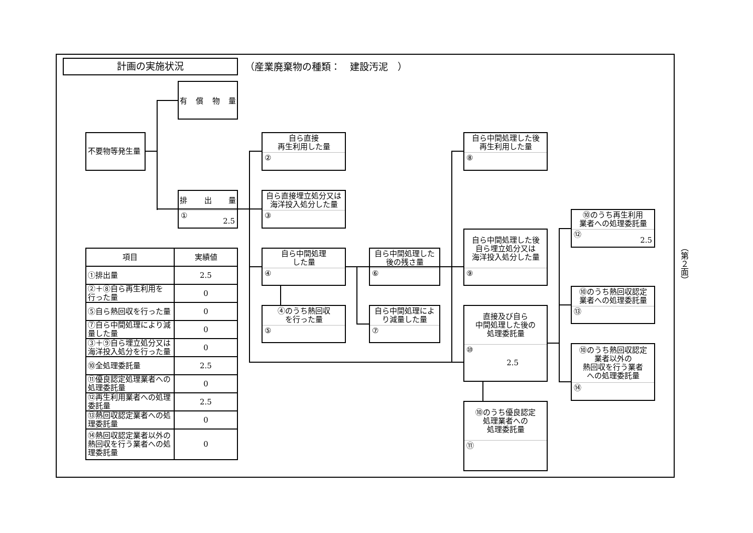計画の実施状況
（産業廃棄物の種類：　建設汚泥　）
不要物等発生量
有 償 物 量
排 出 量
① 2.5
自ら直接
再生利用した量
②
自ら直接埋立処分又は
海洋投入処分した量
③
自ら中間処理
した量
④
④のうち熱回収
を行った量
⑤
自ら中間処理した
後の残さ量
⑥
自ら中間処理によ
り減量した量
⑦
自ら中間処理した後
再生利用した量
⑧
自ら中間処理した後
自ら埋立処分又は
海洋投入処分した量
⑨
直接及び自ら
中間処理した後の
処理委託量
⑩ 2.5
⑩のうち優良認定
処理業者への
処理委託量
⑪
⑩のうち再生利用
業者への処理委託量
⑫ 2.5
⑩のうち熱回収認定
業者への処理委託量
⑬
⑩のうち熱回収認定
業者以外の
熱回収を行う業者
への処理委託量
⑭
| 項目 | 実績値 |
| --- | --- |
| ①排出量 | 2.5 |
| ②＋⑧自ら再生利用を 行った量 | 0 |
| ⑤自ら熱回収を行った量 | 0 |
| ⑦自ら中間処理により減 量した量 | 0 |
| ③＋⑨自ら埋立処分又は 海洋投入処分を行った量 | 0 |
| ⑩全処理委託量 | 2.5 |
| ⑪優良認定処理業者への 処理委託量 | 0 |
| ⑫再生利用業者への処理 委託量 | 2.5 |
| ⑬熱回収認定業者への処 理委託量 | 0 |
| ⑭熱回収認定業者以外の 熱回収を行う業者への処 理委託量 | 0 |
（第２面）